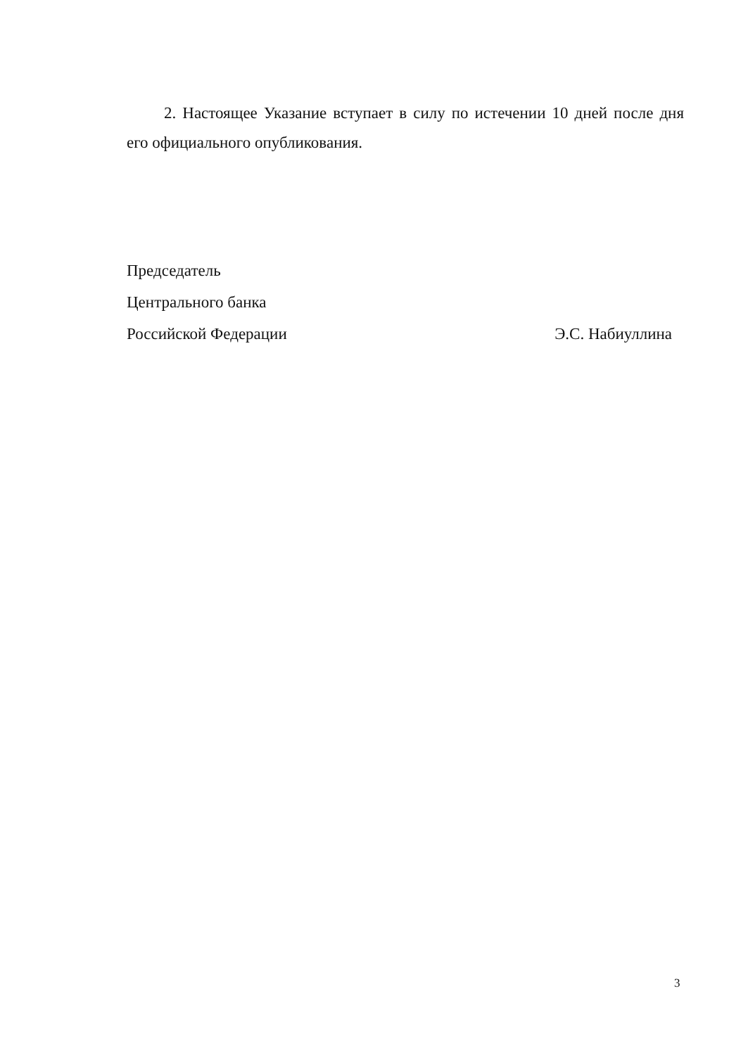2. Настоящее Указание вступает в силу по истечении 10 дней после дня его официального опубликования.
Председатель
Центрального банка
Российской Федерации Э.С. Набиуллина
3